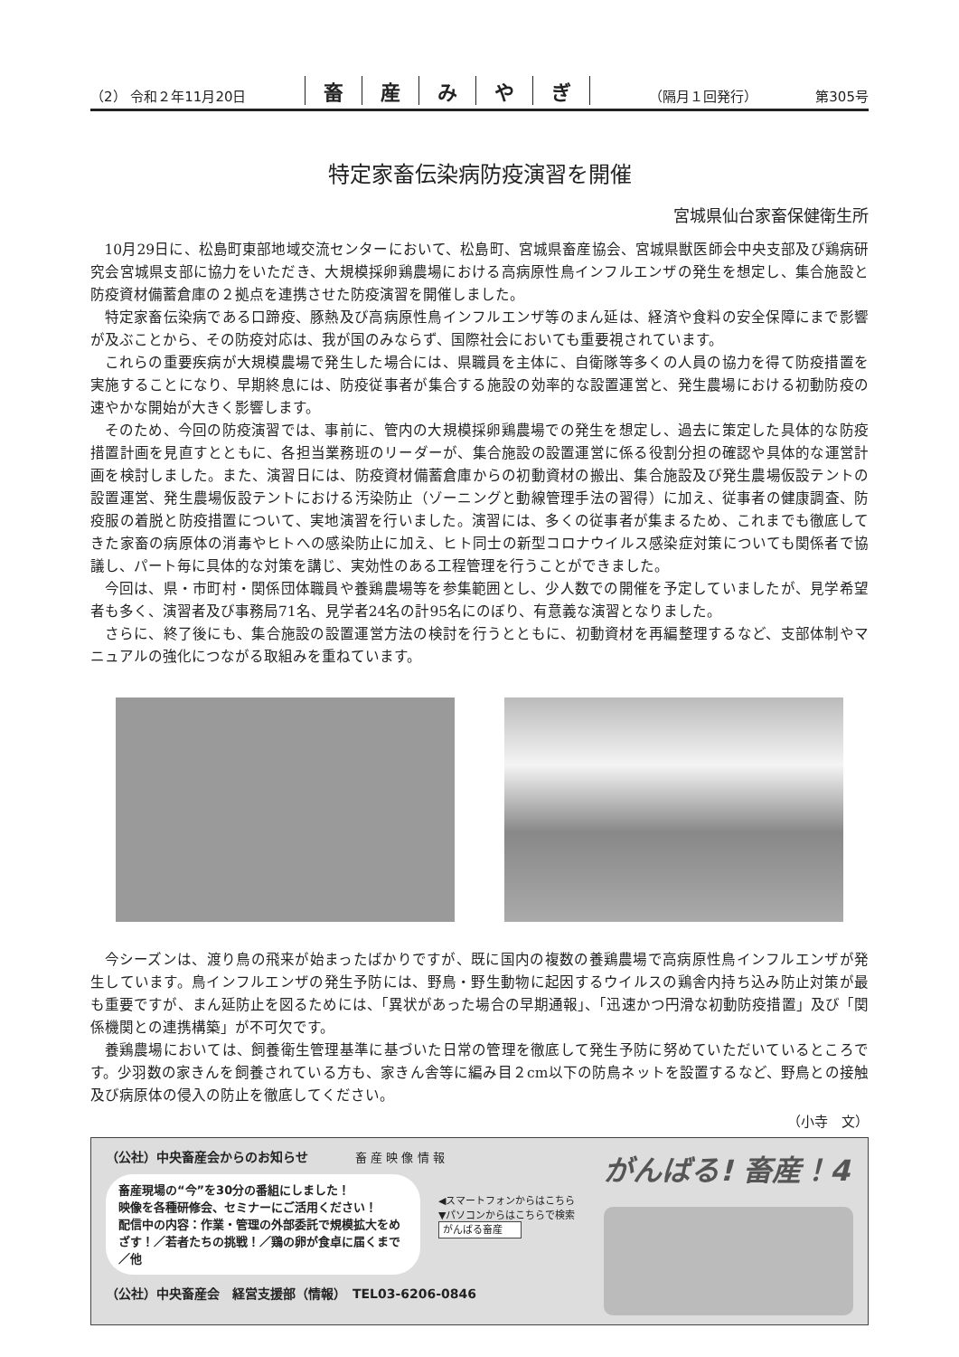（2） 令和２年11月20日
畜産みやぎ
（隔月１回発行）
第305号
特定家畜伝染病防疫演習を開催
宮城県仙台家畜保健衛生所
10月29日に、松島町東部地域交流センターにおいて、松島町、宮城県畜産協会、宮城県獣医師会中央支部及び鶏病研究会宮城県支部に協力をいただき、大規模採卵鶏農場における高病原性鳥インフルエンザの発生を想定し、集合施設と防疫資材備蓄倉庫の２拠点を連携させた防疫演習を開催しました。
特定家畜伝染病である口蹄疫、豚熱及び高病原性鳥インフルエンザ等のまん延は、経済や食料の安全保障にまで影響が及ぶことから、その防疫対応は、我が国のみならず、国際社会においても重要視されています。
これらの重要疾病が大規模農場で発生した場合には、県職員を主体に、自衛隊等多くの人員の協力を得て防疫措置を実施することになり、早期終息には、防疫従事者が集合する施設の効率的な設置運営と、発生農場における初動防疫の速やかな開始が大きく影響します。
そのため、今回の防疫演習では、事前に、管内の大規模採卵鶏農場での発生を想定し、過去に策定した具体的な防疫措置計画を見直すとともに、各担当業務班のリーダーが、集合施設の設置運営に係る役割分担の確認や具体的な運営計画を検討しました。また、演習日には、防疫資材備蓄倉庫からの初動資材の搬出、集合施設及び発生農場仮設テントの設置運営、発生農場仮設テントにおける汚染防止（ゾーニングと動線管理手法の習得）に加え、従事者の健康調査、防疫服の着脱と防疫措置について、実地演習を行いました。演習には、多くの従事者が集まるため、これまでも徹底してきた家畜の病原体の消毒やヒトへの感染防止に加え、ヒト同士の新型コロナウイルス感染症対策についても関係者で協議し、パート毎に具体的な対策を講じ、実効性のある工程管理を行うことができました。
今回は、県・市町村・関係団体職員や養鶏農場等を参集範囲とし、少人数での開催を予定していましたが、見学希望者も多く、演習者及び事務局71名、見学者24名の計95名にのぼり、有意義な演習となりました。
さらに、終了後にも、集合施設の設置運営方法の検討を行うとともに、初動資材を再編整理するなど、支部体制やマニュアルの強化につながる取組みを重ねています。
今シーズンは、渡り鳥の飛来が始まったばかりですが、既に国内の複数の養鶏農場で高病原性鳥インフルエンザが発生しています。鳥インフルエンザの発生予防には、野鳥・野生動物に起因するウイルスの鶏舎内持ち込み防止対策が最も重要ですが、まん延防止を図るためには、「異状があった場合の早期通報」、「迅速かつ円滑な初動防疫措置」及び「関係機関との連携構築」が不可欠です。
養鶏農場においては、飼養衛生管理基準に基づいた日常の管理を徹底して発生予防に努めていただいているところです。少羽数の家きんを飼養されている方も、家きん舎等に編み目２cm以下の防鳥ネットを設置するなど、野鳥との接触及び病原体の侵入の防止を徹底してください。
（小寺　文）
（公社）中央畜産会からのお知らせ　　　　畜 産 映 像 情 報
畜産現場の“今”を30分の番組にしました！
映像を各種研修会、セミナーにご活用ください！
配信中の内容：作業・管理の外部委託で規模拡大をめざす！／若者たちの挑戦！／鶏の卵が食卓に届くまで／他
◀スマートフォンからはこちら
▼パソコンからはこちらで検索
がんばる畜産
（公社）中央畜産会　経営支援部（情報）　TEL03-6206-0846
がんばる! 畜産！4